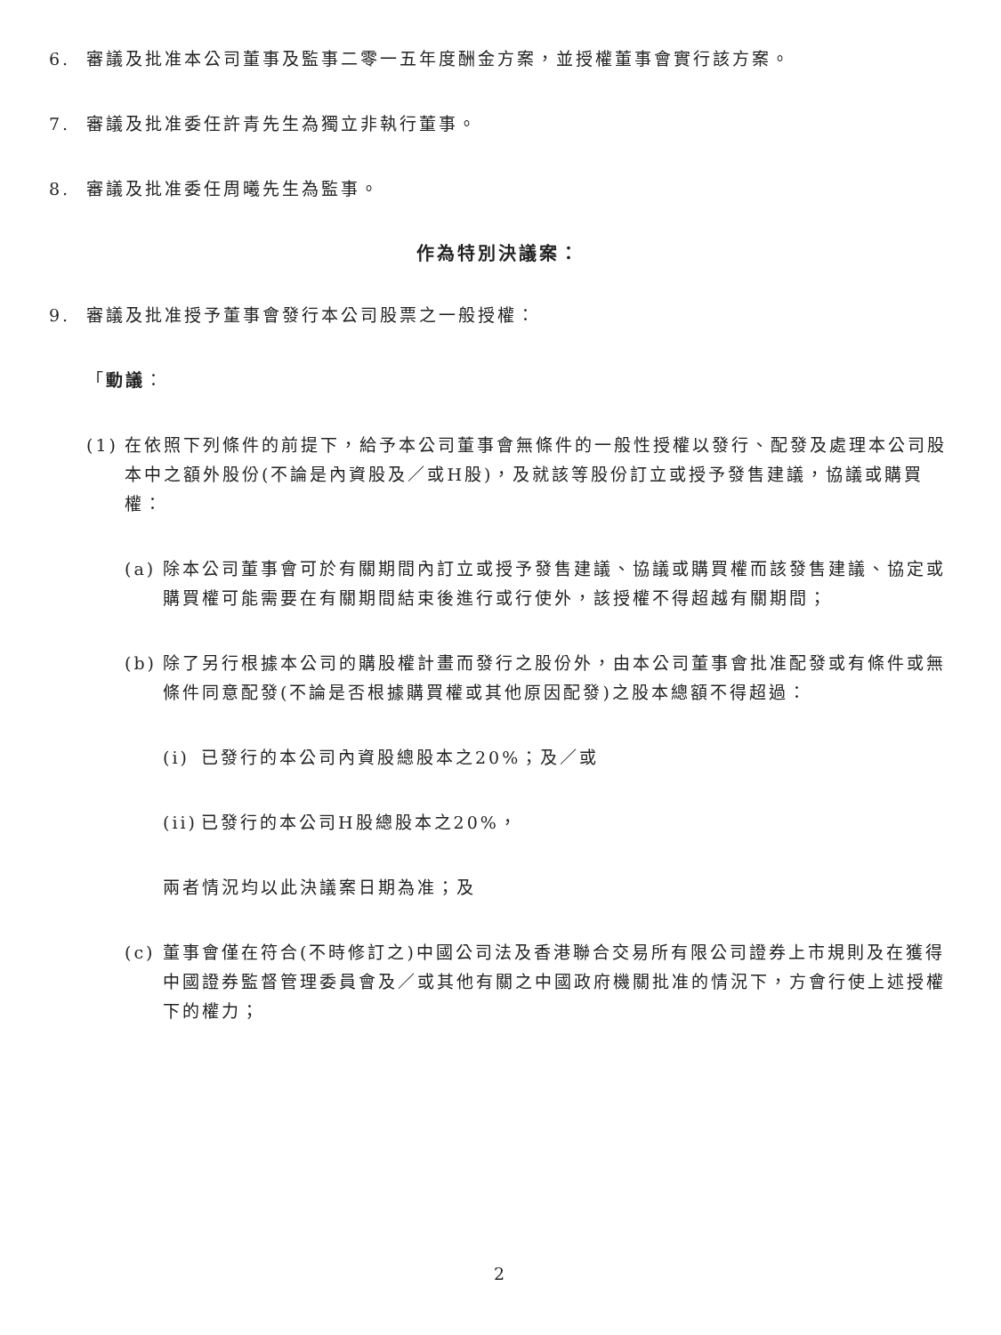6. 審議及批准本公司董事及監事二零一五年度酬金方案，並授權董事會實行該方案。
7. 審議及批准委任許青先生為獨立非執行董事。
8. 審議及批准委任周曦先生為監事。
作為特別決議案：
9. 審議及批准授予董事會發行本公司股票之一般授權：
「動議：
(1) 在依照下列條件的前提下，給予本公司董事會無條件的一般性授權以發行、配發及處理本公司股本中之額外股份(不論是內資股及／或H股)，及就該等股份訂立或授予發售建議，協議或購買權：
(a) 除本公司董事會可於有關期間內訂立或授予發售建議、協議或購買權而該發售建議、協定或購買權可能需要在有關期間結束後進行或行使外，該授權不得超越有關期間；
(b) 除了另行根據本公司的購股權計畫而發行之股份外，由本公司董事會批准配發或有條件或無條件同意配發(不論是否根據購買權或其他原因配發)之股本總額不得超過：
(i) 已發行的本公司內資股總股本之20%；及／或
(ii) 已發行的本公司H股總股本之20%，
兩者情況均以此決議案日期為准；及
(c) 董事會僅在符合(不時修訂之)中國公司法及香港聯合交易所有限公司證券上市規則及在獲得中國證券監督管理委員會及／或其他有關之中國政府機關批准的情況下，方會行使上述授權下的權力；
2